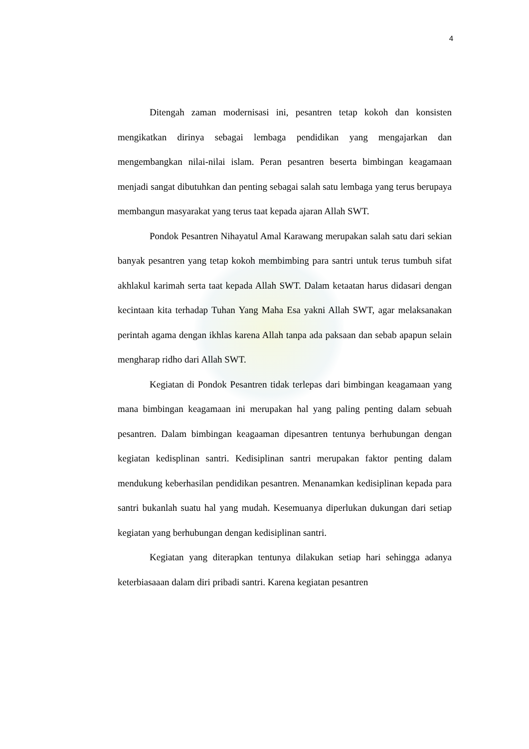4
Ditengah zaman modernisasi ini, pesantren tetap kokoh dan konsisten mengikatkan dirinya sebagai lembaga pendidikan yang mengajarkan dan mengembangkan nilai-nilai islam. Peran pesantren beserta bimbingan keagamaan menjadi sangat dibutuhkan dan penting sebagai salah satu lembaga yang terus berupaya membangun masyarakat yang terus taat kepada ajaran Allah SWT.
Pondok Pesantren Nihayatul Amal Karawang merupakan salah satu dari sekian banyak pesantren yang tetap kokoh membimbing para santri untuk terus tumbuh sifat akhlakul karimah serta taat kepada Allah SWT. Dalam ketaatan harus didasari dengan kecintaan kita terhadap Tuhan Yang Maha Esa yakni Allah SWT, agar melaksanakan perintah agama dengan ikhlas karena Allah tanpa ada paksaan dan sebab apapun selain mengharap ridho dari Allah SWT.
Kegiatan di Pondok Pesantren tidak terlepas dari bimbingan keagamaan yang mana bimbingan keagamaan ini merupakan hal yang paling penting dalam sebuah pesantren. Dalam bimbingan keagaaman dipesantren tentunya berhubungan dengan kegiatan kedisplinan santri. Kedisiplinan santri merupakan faktor penting dalam mendukung keberhasilan pendidikan pesantren. Menanamkan kedisiplinan kepada para santri bukanlah suatu hal yang mudah. Kesemuanya diperlukan dukungan dari setiap kegiatan yang berhubungan dengan kedisiplinan santri.
Kegiatan yang diterapkan tentunya dilakukan setiap hari sehingga adanya keterbiasaaan dalam diri pribadi santri. Karena kegiatan pesantren